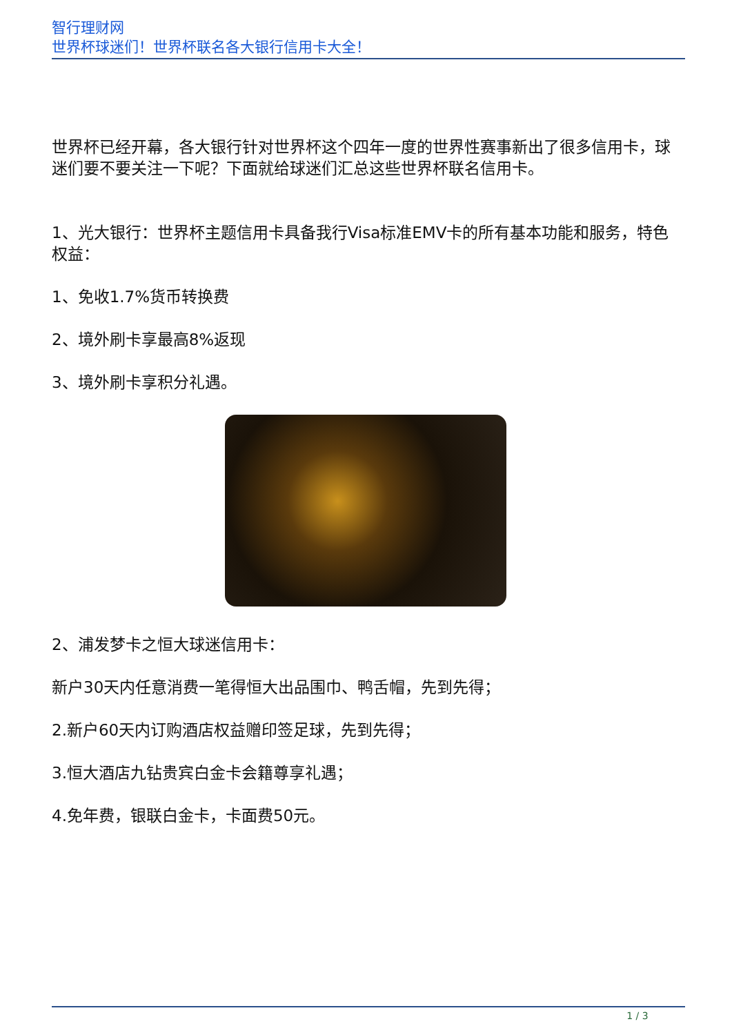智行理财网
世界杯球迷们！世界杯联名各大银行信用卡大全！
世界杯已经开幕，各大银行针对世界杯这个四年一度的世界性赛事新出了很多信用卡，球迷们要不要关注一下呢？下面就给球迷们汇总这些世界杯联名信用卡。
1、光大银行：世界杯主题信用卡具备我行Visa标准EMV卡的所有基本功能和服务，特色权益：
1、免收1.7%货币转换费
2、境外刷卡享最高8%返现
3、境外刷卡享积分礼遇。
2、浦发梦卡之恒大球迷信用卡：
新户30天内任意消费一笔得恒大出品围巾、鸭舌帽，先到先得；
2.新户60天内订购酒店权益赠印签足球，先到先得；
3.恒大酒店九钻贵宾白金卡会籍尊享礼遇；
4.免年费，银联白金卡，卡面费50元。
1 / 3